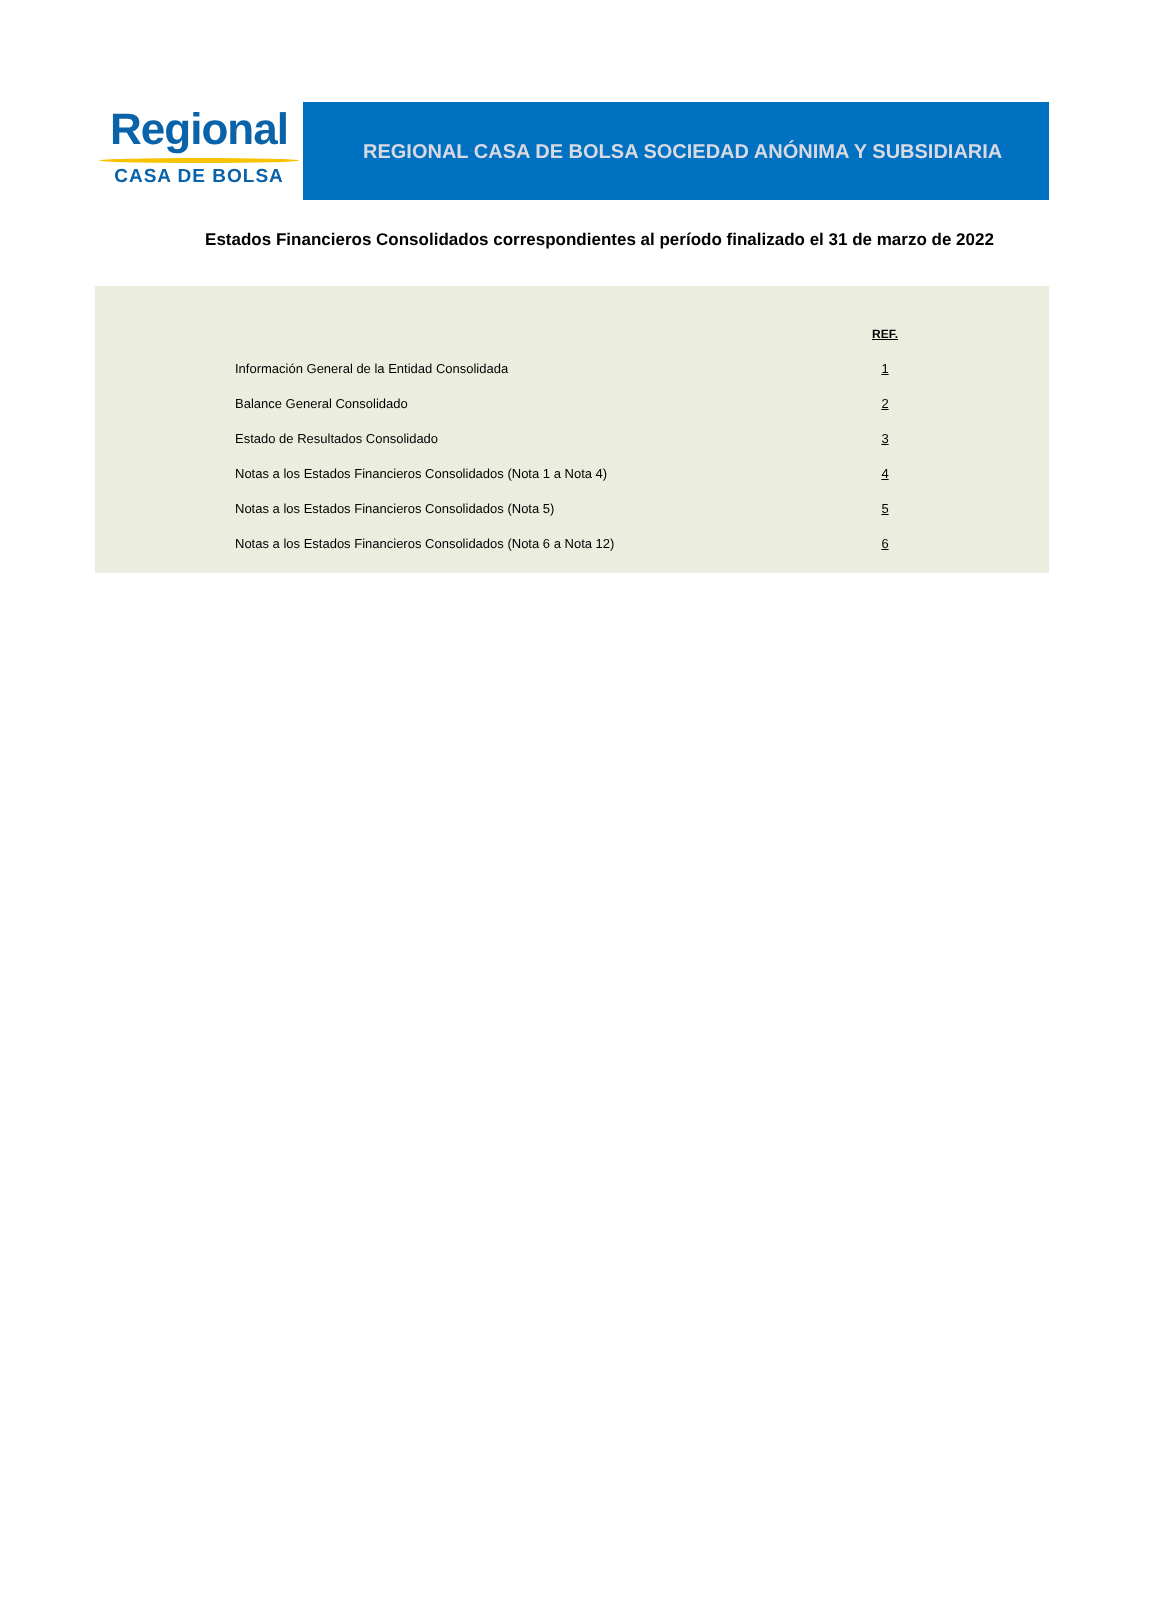Regional
CASA DE BOLSA
REGIONAL CASA DE BOLSA SOCIEDAD ANÓNIMA Y SUBSIDIARIA
Estados Financieros Consolidados correspondientes al período finalizado el 31 de marzo de 2022
| | REF. |
| --- | --- |
| Información General de la Entidad Consolidada | 1 |
| Balance General Consolidado | 2 |
| Estado de Resultados Consolidado | 3 |
| Notas a los Estados Financieros Consolidados (Nota 1 a Nota 4) | 4 |
| Notas a los Estados Financieros Consolidados (Nota 5) | 5 |
| Notas a los Estados Financieros Consolidados (Nota 6 a Nota 12) | 6 |